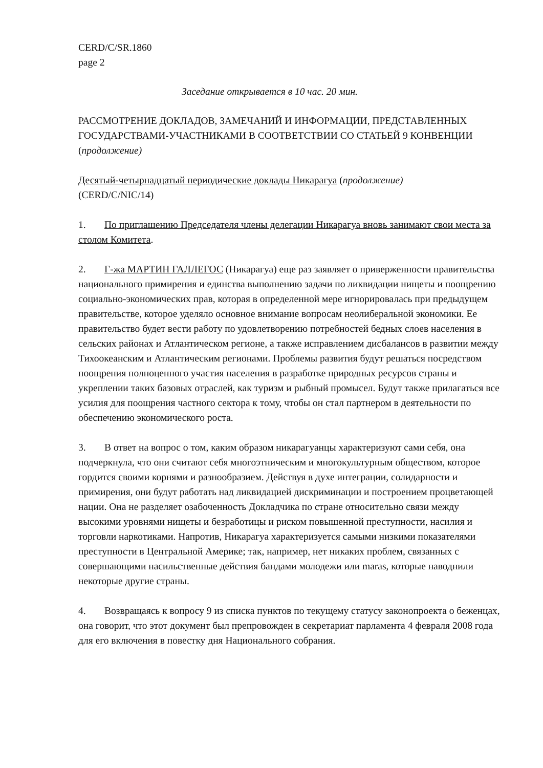CERD/C/SR.1860
page 2
Заседание открывается в 10 час. 20 мин.
РАССМОТРЕНИЕ ДОКЛАДОВ, ЗАМЕЧАНИЙ И ИНФОРМАЦИИ, ПРЕДСТАВЛЕННЫХ ГОСУДАРСТВАМИ-УЧАСТНИКАМИ В СООТВЕТСТВИИ СО СТАТЬЕЙ 9 КОНВЕНЦИИ (продолжение)
Десятый-четырнадцатый периодические доклады Никарагуа (продолжение)
(CERD/C/NIC/14)
1. По приглашению Председателя члены делегации Никарагуа вновь занимают свои места за столом Комитета.
2. Г-жа МАРТИН ГАЛЛЕГОС (Никарагуа) еще раз заявляет о приверженности правительства национального примирения и единства выполнению задачи по ликвидации нищеты и поощрению социально-экономических прав, которая в определенной мере игнорировалась при предыдущем правительстве, которое уделяло основное внимание вопросам неолиберальной экономики. Ее правительство будет вести работу по удовлетворению потребностей бедных слоев населения в сельских районах и Атлантическом регионе, а также исправлением дисбалансов в развитии между Тихоокеанским и Атлантическим регионами. Проблемы развития будут решаться посредством поощрения полноценного участия населения в разработке природных ресурсов страны и укреплении таких базовых отраслей, как туризм и рыбный промысел. Будут также прилагаться все усилия для поощрения частного сектора к тому, чтобы он стал партнером в деятельности по обеспечению экономического роста.
3. В ответ на вопрос о том, каким образом никарагуанцы характеризуют сами себя, она подчеркнула, что они считают себя многоэтническим и многокультурным обществом, которое гордится своими корнями и разнообразием. Действуя в духе интеграции, солидарности и примирения, они будут работать над ликвидацией дискриминации и построением процветающей нации. Она не разделяет озабоченность Докладчика по стране относительно связи между высокими уровнями нищеты и безработицы и риском повышенной преступности, насилия и торговли наркотиками. Напротив, Никарагуа характеризуется самыми низкими показателями преступности в Центральной Америке; так, например, нет никаких проблем, связанных с совершающими насильственные действия бандами молодежи или maras, которые наводнили некоторые другие страны.
4. Возвращаясь к вопросу 9 из списка пунктов по текущему статусу законопроекта о беженцах, она говорит, что этот документ был препровожден в секретариат парламента 4 февраля 2008 года для его включения в повестку дня Национального собрания.